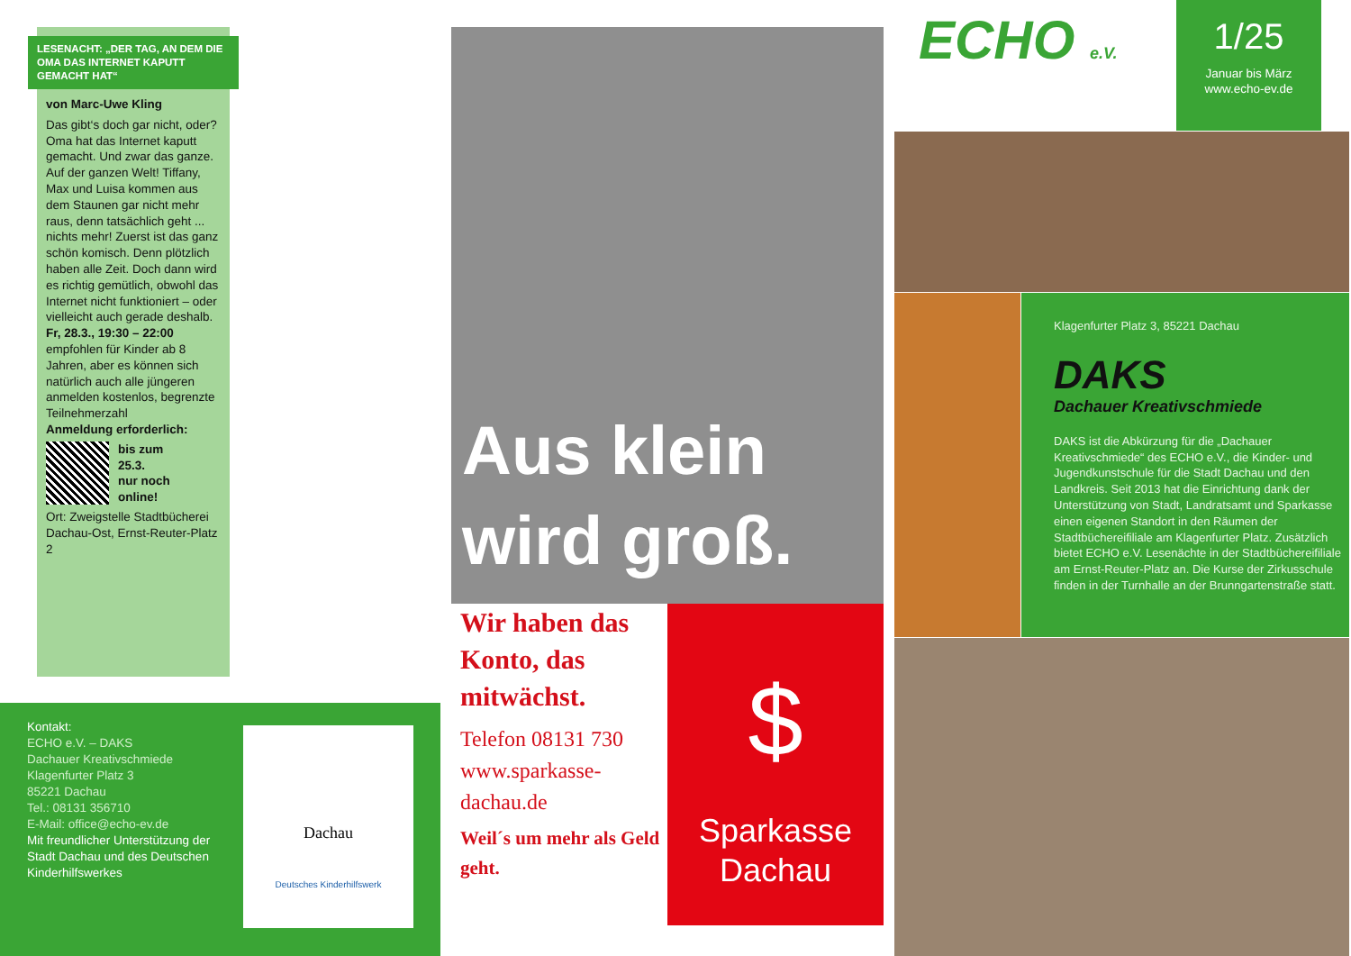LESENACHT: „DER TAG, AN DEM DIE OMA DAS INTERNET KAPUTT GEMACHT HAT“
von Marc-Uwe Kling
Das gibt‘s doch gar nicht, oder? Oma hat das Internet kaputt gemacht. Und zwar das ganze. Auf der ganzen Welt! Tiffany, Max und Luisa kommen aus dem Staunen gar nicht mehr raus, denn tatsächlich geht ... nichts mehr! Zuerst ist das ganz schön komisch. Denn plötzlich haben alle Zeit. Doch dann wird es richtig gemütlich, obwohl das Internet nicht funktioniert – oder vielleicht auch gerade deshalb.
Fr, 28.3., 19:30 – 22:00
empfohlen für Kinder ab 8 Jahren, aber es können sich natürlich auch alle jüngeren anmelden kostenlos, begrenzte Teilnehmerzahl
Anmeldung erforderlich:
bis zum
25.3.
nur noch
online!
Ort: Zweigstelle Stadtbücherei Dachau-Ost, Ernst-Reuter-Platz 2
Kontakt:
ECHO e.V. – DAKS
Dachauer Kreativschmiede
Klagenfurter Platz 3
85221 Dachau
Tel.: 08131 356710
E-Mail: office@echo-ev.de
Mit freundlicher Unterstützung der Stadt Dachau und des Deutschen Kinderhilfswerkes
Dachau
Deutsches Kinderhilfswerk
Aus klein wird groß.
Wir haben das Konto, das mitwächst.
Telefon 08131 730 www.sparkasse-dachau.de
Weil´s um mehr als Geld geht.
$
Sparkasse Dachau
ECHO e.V.
1/25
Januar bis März
www.echo-ev.de
Klagenfurter Platz 3, 85221 Dachau
DAKS
Dachauer Kreativschmiede
DAKS ist die Abkürzung für die „Dachauer Kreativschmiede“ des ECHO e.V., die Kinder- und Jugendkunstschule für die Stadt Dachau und den Landkreis. Seit 2013 hat die Einrichtung dank der Unterstützung von Stadt, Landratsamt und Sparkasse einen eigenen Standort in den Räumen der Stadtbüchereifiliale am Klagenfurter Platz. Zusätzlich bietet ECHO e.V. Lesenächte in der Stadtbüchereifiliale am Ernst-Reuter-Platz an. Die Kurse der Zirkusschule finden in der Turnhalle an der Brunngartenstraße statt.